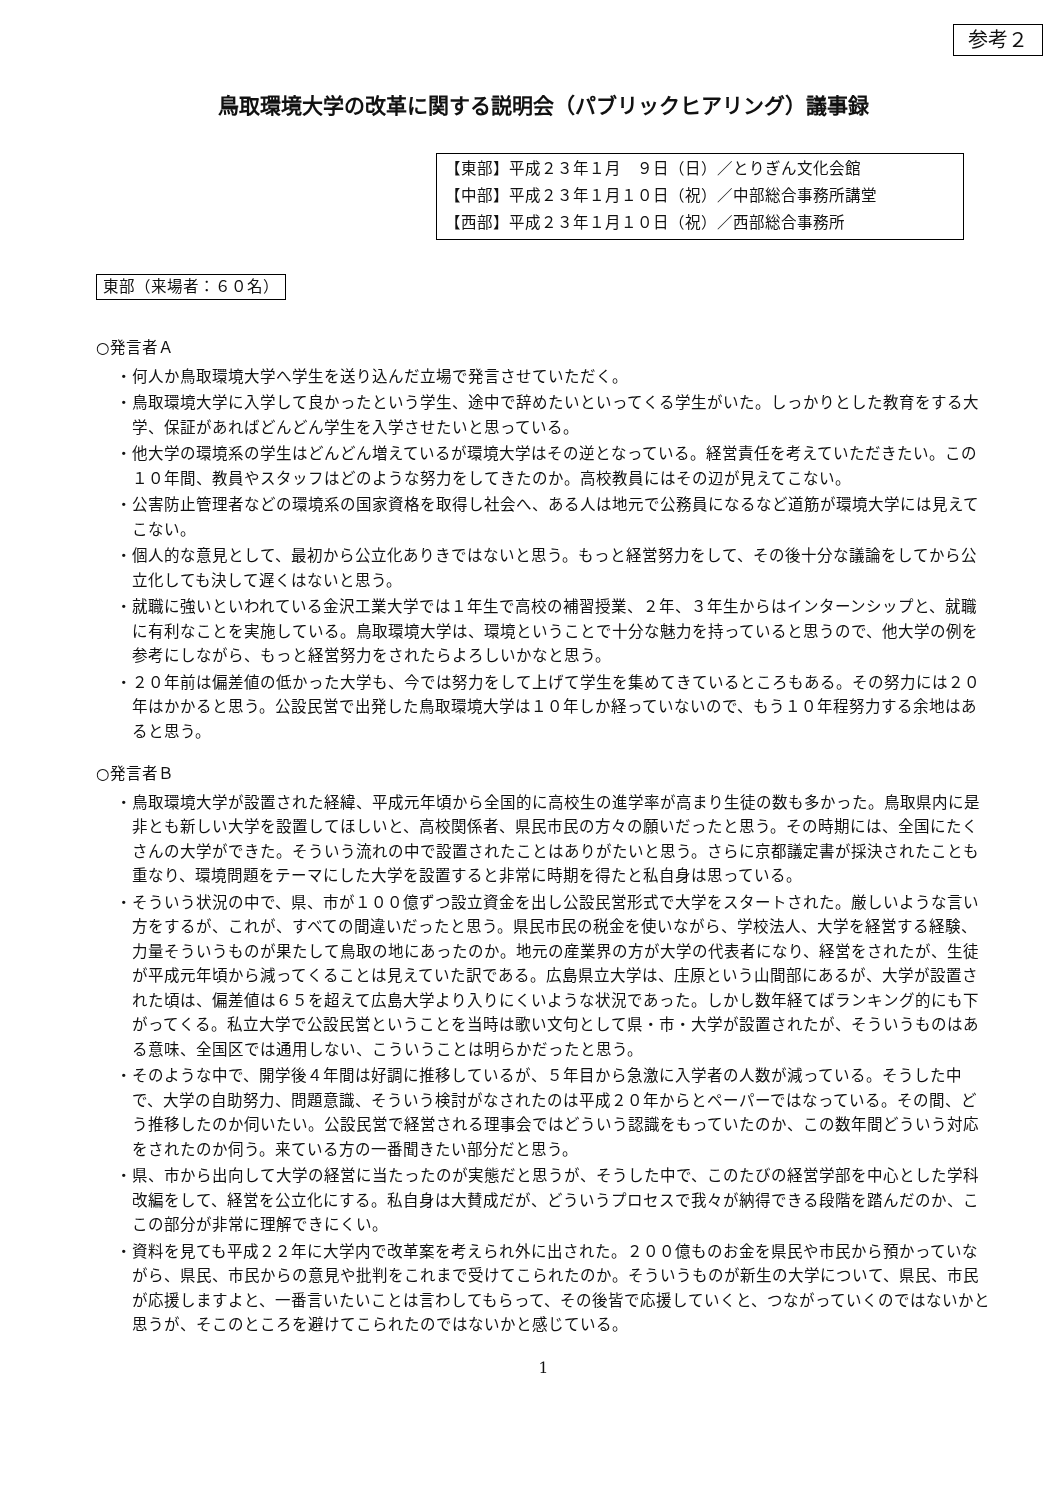参考２
鳥取環境大学の改革に関する説明会（パブリックヒアリング）議事録
【東部】平成２３年１月　９日（日）／とりぎん文化会館
【中部】平成２３年１月１０日（祝）／中部総合事務所講堂
【西部】平成２３年１月１０日（祝）／西部総合事務所
東部（来場者：６０名）
○発言者Ａ
・何人か鳥取環境大学へ学生を送り込んだ立場で発言させていただく。
・鳥取環境大学に入学して良かったという学生、途中で辞めたいといってくる学生がいた。しっかりとした教育をする大学、保証があればどんどん学生を入学させたいと思っている。
・他大学の環境系の学生はどんどん増えているが環境大学はその逆となっている。経営責任を考えていただきたい。この１０年間、教員やスタッフはどのような努力をしてきたのか。高校教員にはその辺が見えてこない。
・公害防止管理者などの環境系の国家資格を取得し社会へ、ある人は地元で公務員になるなど道筋が環境大学には見えてこない。
・個人的な意見として、最初から公立化ありきではないと思う。もっと経営努力をして、その後十分な議論をしてから公立化しても決して遅くはないと思う。
・就職に強いといわれている金沢工業大学では１年生で高校の補習授業、２年、３年生からはインターンシップと、就職に有利なことを実施している。鳥取環境大学は、環境ということで十分な魅力を持っていると思うので、他大学の例を参考にしながら、もっと経営努力をされたらよろしいかなと思う。
・２０年前は偏差値の低かった大学も、今では努力をして上げて学生を集めてきているところもある。その努力には２０年はかかると思う。公設民営で出発した鳥取環境大学は１０年しか経っていないので、もう１０年程努力する余地はあると思う。
○発言者Ｂ
・鳥取環境大学が設置された経緯、平成元年頃から全国的に高校生の進学率が高まり生徒の数も多かった。鳥取県内に是非とも新しい大学を設置してほしいと、高校関係者、県民市民の方々の願いだったと思う。その時期には、全国にたくさんの大学ができた。そういう流れの中で設置されたことはありがたいと思う。さらに京都議定書が採決されたことも重なり、環境問題をテーマにした大学を設置すると非常に時期を得たと私自身は思っている。
・そういう状況の中で、県、市が１００億ずつ設立資金を出し公設民営形式で大学をスタートされた。厳しいような言い方をするが、これが、すべての間違いだったと思う。県民市民の税金を使いながら、学校法人、大学を経営する経験、力量そういうものが果たして鳥取の地にあったのか。地元の産業界の方が大学の代表者になり、経営をされたが、生徒が平成元年頃から減ってくることは見えていた訳である。広島県立大学は、庄原という山間部にあるが、大学が設置された頃は、偏差値は６５を超えて広島大学より入りにくいような状況であった。しかし数年経てばランキング的にも下がってくる。私立大学で公設民営ということを当時は歌い文句として県・市・大学が設置されたが、そういうものはある意味、全国区では通用しない、こういうことは明らかだったと思う。
・そのような中で、開学後４年間は好調に推移しているが、５年目から急激に入学者の人数が減っている。そうした中で、大学の自助努力、問題意識、そういう検討がなされたのは平成２０年からとペーパーではなっている。その間、どう推移したのか伺いたい。公設民営で経営される理事会ではどういう認識をもっていたのか、この数年間どういう対応をされたのか伺う。来ている方の一番聞きたい部分だと思う。
・県、市から出向して大学の経営に当たったのが実態だと思うが、そうした中で、このたびの経営学部を中心とした学科改編をして、経営を公立化にする。私自身は大賛成だが、どういうプロセスで我々が納得できる段階を踏んだのか、ここの部分が非常に理解できにくい。
・資料を見ても平成２２年に大学内で改革案を考えられ外に出された。２００億ものお金を県民や市民から預かっていながら、県民、市民からの意見や批判をこれまで受けてこられたのか。そういうものが新生の大学について、県民、市民が応援しますよと、一番言いたいことは言わしてもらって、その後皆で応援していくと、つながっていくのではないかと思うが、そこのところを避けてこられたのではないかと感じている。
1